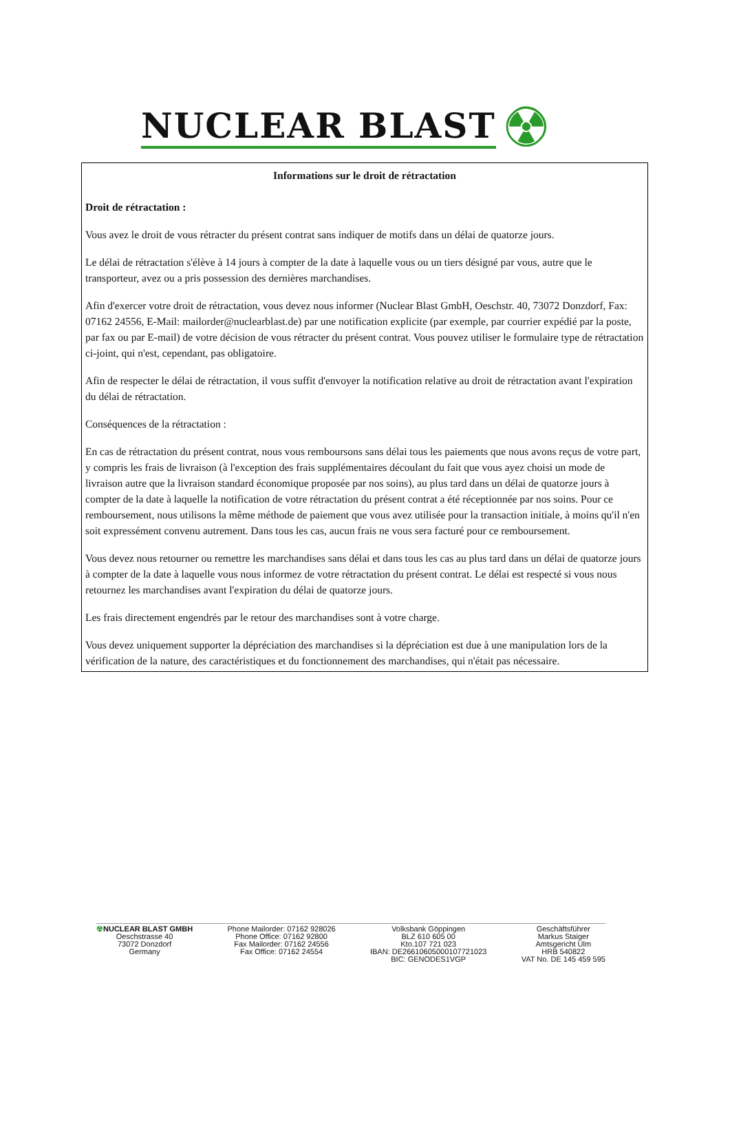NUCLEAR BLAST ☢
Informations sur le droit de rétractation
Droit de rétractation :
Vous avez le droit de vous rétracter du présent contrat sans indiquer de motifs dans un délai de quatorze jours.
Le délai de rétractation s'élève à 14 jours à compter de la date à laquelle vous ou un tiers désigné par vous, autre que le transporteur, avez ou a pris possession des dernières marchandises.
Afin d'exercer votre droit de rétractation, vous devez nous informer (Nuclear Blast GmbH, Oeschstr. 40, 73072 Donzdorf, Fax: 07162 24556, E-Mail: mailorder@nuclearblast.de) par une notification explicite (par exemple, par courrier expédié par la poste, par fax ou par E-mail) de votre décision de vous rétracter du présent contrat. Vous pouvez utiliser le formulaire type de rétractation ci-joint, qui n'est, cependant, pas obligatoire.
Afin de respecter le délai de rétractation, il vous suffit d'envoyer la notification relative au droit de rétractation avant l'expiration du délai de rétractation.
Conséquences de la rétractation :
En cas de rétractation du présent contrat, nous vous remboursons sans délai tous les paiements que nous avons reçus de votre part, y compris les frais de livraison (à l'exception des frais supplémentaires découlant du fait que vous ayez choisi un mode de livraison autre que la livraison standard économique proposée par nos soins), au plus tard dans un délai de quatorze jours à compter de la date à laquelle la notification de votre rétractation du présent contrat a été réceptionnée par nos soins. Pour ce remboursement, nous utilisons la même méthode de paiement que vous avez utilisée pour la transaction initiale, à moins qu'il n'en soit expressément convenu autrement. Dans tous les cas, aucun frais ne vous sera facturé pour ce remboursement.
Vous devez nous retourner ou remettre les marchandises sans délai et dans tous les cas au plus tard dans un délai de quatorze jours à compter de la date à laquelle vous nous informez de votre rétractation du présent contrat. Le délai est respecté si vous nous retournez les marchandises avant l'expiration du délai de quatorze jours.
Les frais directement engendrés par le retour des marchandises sont à votre charge.
Vous devez uniquement supporter la dépréciation des marchandises si la dépréciation est due à une manipulation lors de la vérification de la nature, des caractéristiques et du fonctionnement des marchandises, qui n'était pas nécessaire.
☢NUCLEAR BLAST GMBH
Oeschstrasse 40
73072 Donzdorf
Germany
Phone Mailorder: 07162 928026
Phone Office: 07162 92800
Fax Mailorder: 07162 24556
Fax Office: 07162 24554
Volksbank Göppingen
BLZ 610 605 00
Kto.107 721 023
IBAN: DE26610605000107721023
BIC: GENODES1VGP
Geschäftsführer
Markus Staiger
Amtsgericht Ulm
HRB 540822
VAT No. DE 145 459 595